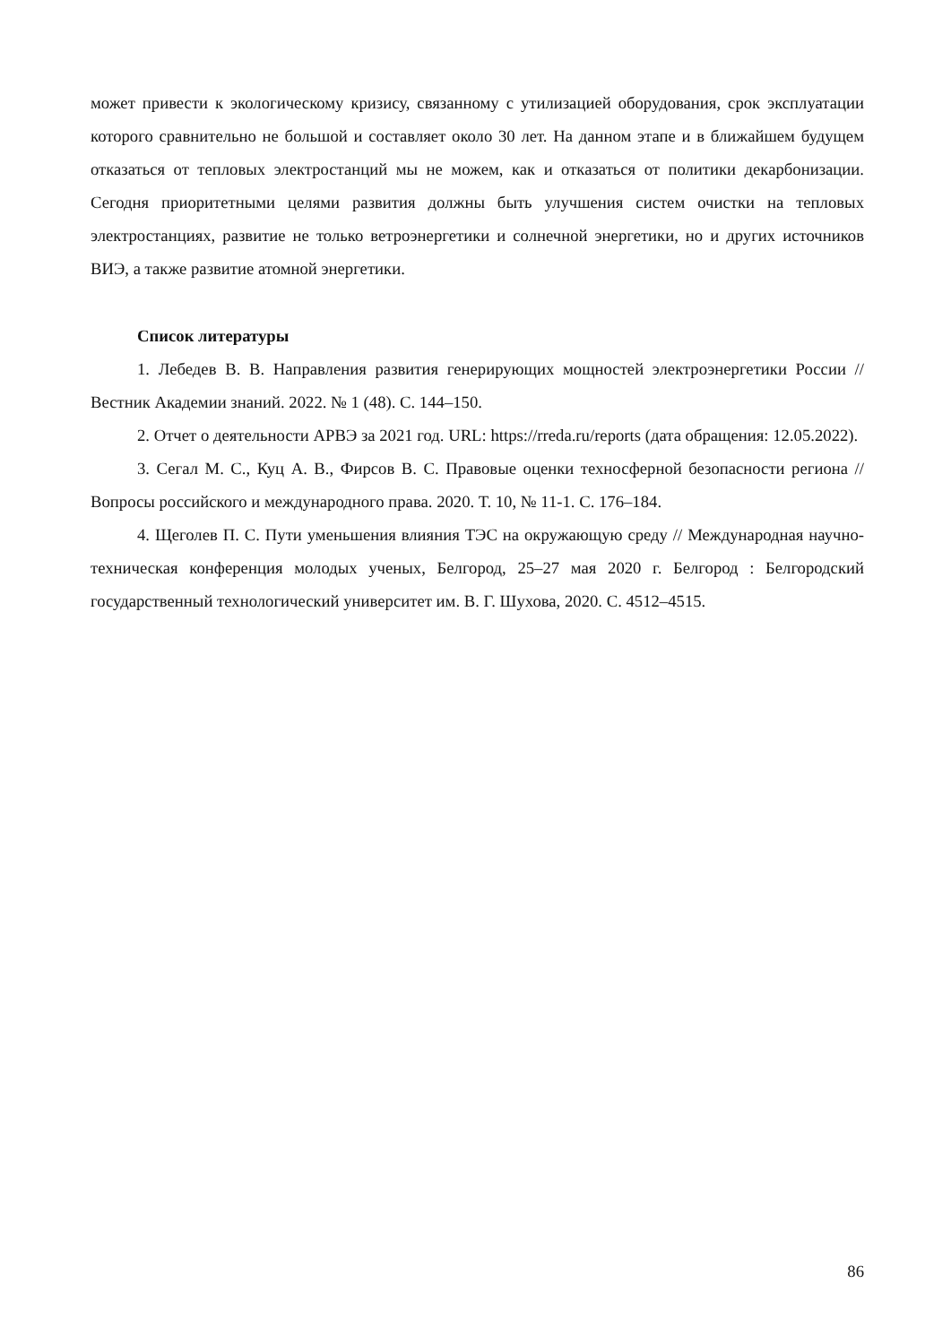может привести к экологическому кризису, связанному с утилизацией оборудования, срок эксплуатации которого сравнительно не большой и составляет около 30 лет. На данном этапе и в ближайшем будущем отказаться от тепловых электростанций мы не можем, как и отказаться от политики декарбонизации. Сегодня приоритетными целями развития должны быть улучшения систем очистки на тепловых электростанциях, развитие не только ветроэнергетики и солнечной энергетики, но и других источников ВИЭ, а также развитие атомной энергетики.
Список литературы
1. Лебедев В. В. Направления развития генерирующих мощностей электроэнергетики России // Вестник Академии знаний. 2022. № 1 (48). С. 144–150.
2. Отчет о деятельности АРВЭ за 2021 год. URL: https://rreda.ru/reports (дата обращения: 12.05.2022).
3. Сегал М. С., Куц А. В., Фирсов В. С. Правовые оценки техносферной безопасности региона // Вопросы российского и международного права. 2020. Т. 10, № 11-1. С. 176–184.
4. Щеголев П. С. Пути уменьшения влияния ТЭС на окружающую среду // Международная научно-техническая конференция молодых ученых, Белгород, 25–27 мая 2020 г. Белгород : Белгородский государственный технологический университет им. В. Г. Шухова, 2020. С. 4512–4515.
86